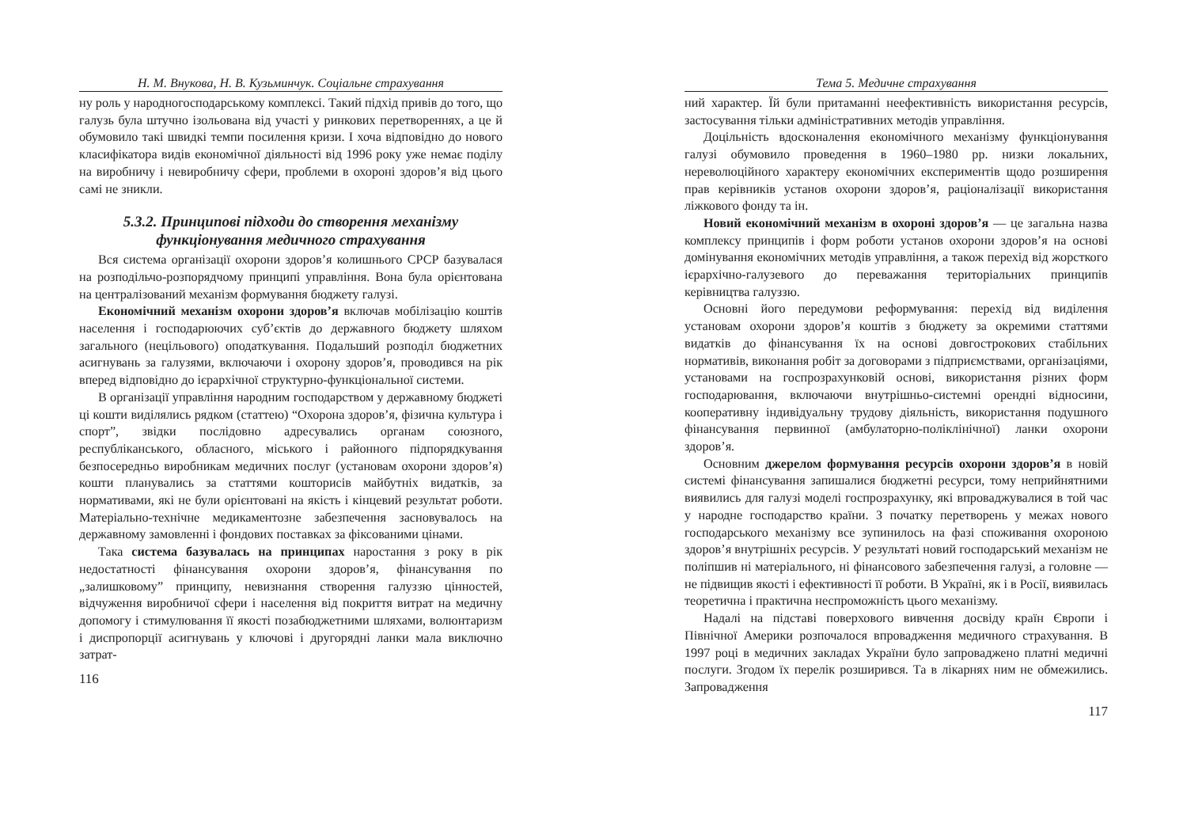Н. М. Внукова, Н. В. Кузьминчук. Соціальне страхування
ну роль у народногосподарському комплексі. Такий підхід привів до того, що галузь була штучно ізольована від участі у ринкових перетвореннях, а це й обумовило такі швидкі темпи посилення кризи. І хоча відповідно до нового класифікатора видів економічної діяльності від 1996 року уже немає поділу на виробничу і невиробничу сфери, проблеми в охороні здоров’я від цього самі не зникли.
5.3.2. Принципові підходи до створення механізму функціонування медичного страхування
Вся система організації охорони здоров’я колишнього СРСР базувалася на розподільчо-розпорядчому принципі управління. Вона була орієнтована на централізований механізм формування бюджету галузі.
Економічний механізм охорони здоров’я включав мобілізацію коштів населення і господарюючих суб’єктів до державного бюджету шляхом загального (нецільового) оподаткування. Подальший розподіл бюджетних асигнувань за галузями, включаючи і охорону здоров’я, проводився на рік вперед відповідно до ієрархічної структурно-функціональної системи.
В організації управління народним господарством у державному бюджеті ці кошти виділялись рядком (статтею) “Охорона здоров’я, фізична культура і спорт”, звідки послідовно адресувались органам союзного, республіканського, обласного, міського і районного підпорядкування безпосередньо виробникам медичних послуг (установам охорони здоров’я) кошти планувались за статтями кошторисів майбутніх видатків, за нормативами, які не були орієнтовані на якість і кінцевий результат роботи. Матеріально-технічне медикаментозне забезпечення засновувалось на державному замовленні і фондових поставках за фіксованими цінами.
Така система базувалась на принципах наростання з року в рік недостатності фінансування охорони здоров’я, фінансування по „залишковому” принципу, невизнання створення галуззю цінностей, відчуження виробничої сфери і населення від покриття витрат на медичну допомогу і стимулювання її якості позабюджетними шляхами, волюнтаризм і диспропорції асигнувань у ключові і другорядні ланки мала виключно затрат-
116
Тема 5. Медичне страхування
ний характер. Їй були притаманні неефективність використання ресурсів, застосування тільки адміністративних методів управління.
Доцільність вдосконалення економічного механізму функціонування галузі обумовило проведення в 1960–1980 рр. низки локальних, нереволюційного характеру економічних експериментів щодо розширення прав керівників установ охорони здоров’я, раціоналізації використання ліжкового фонду та ін.
Новий економічний механізм в охороні здоров’я — це загальна назва комплексу принципів і форм роботи установ охорони здоров’я на основі домінування економічних методів управління, а також перехід від жорсткого ієрархічно-галузевого до переважання територіальних принципів керівництва галуззю.
Основні його передумови реформування: перехід від виділення установам охорони здоров’я коштів з бюджету за окремими статтями видатків до фінансування їх на основі довгострокових стабільних нормативів, виконання робіт за договорами з підприємствами, організаціями, установами на госпрозрахунковій основі, використання різних форм господарювання, включаючи внутрішньо-системні орендні відносини, кооперативну індивідуальну трудову діяльність, використання подушного фінансування первинної (амбулаторно-поліклінічної) ланки охорони здоров’я.
Основним джерелом формування ресурсів охорони здоров’я в новій системі фінансування запишалися бюджетні ресурси, тому неприйнятними виявились для галузі моделі госпрозрахунку, які впроваджувалися в той час у народне господарство країни. З початку перетворень у межах нового господарського механізму все зупинилось на фазі споживання охороною здоров’я внутрішніх ресурсів. У результаті новий господарський механізм не поліпшив ні матеріального, ні фінансового забезпечення галузі, а головне — не підвищив якості і ефективності її роботи. В Україні, як і в Росії, виявилась теоретична і практична неспроможність цього механізму.
Надалі на підставі поверхового вивчення досвіду країн Європи і Північної Америки розпочалося впровадження медичного страхування. В 1997 році в медичних закладах України було запроваджено платні медичні послуги. Згодом їх перелік розширився. Та в лікарнях ним не обмежились. Запровадження
117